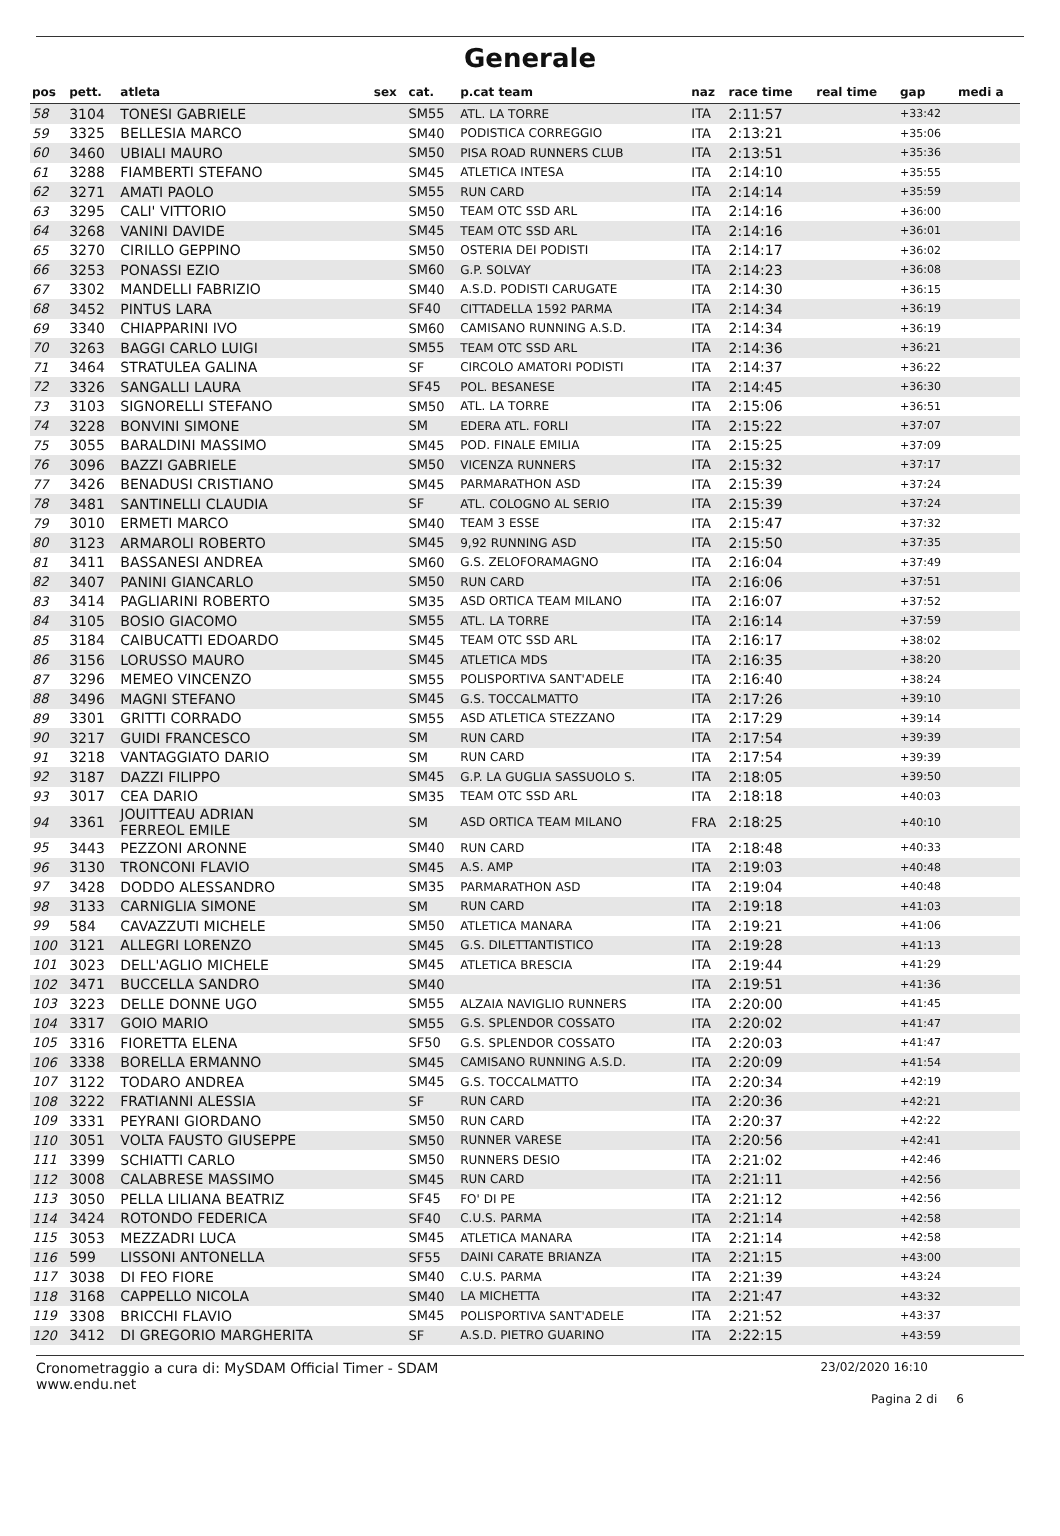Generale
| pos | pett. | atleta | sex | cat. | p.cat team | naz | race time | real time | gap | medi a |
| --- | --- | --- | --- | --- | --- | --- | --- | --- | --- | --- |
| 58 | 3104 | TONESI GABRIELE | | SM55 | ATL. LA TORRE | ITA | 2:11:57 | | +33:42 | |
| 59 | 3325 | BELLESIA MARCO | | SM40 | PODISTICA CORREGGIO | ITA | 2:13:21 | | +35:06 | |
| 60 | 3460 | UBIALI MAURO | | SM50 | PISA ROAD RUNNERS CLUB | ITA | 2:13:51 | | +35:36 | |
| 61 | 3288 | FIAMBERTI STEFANO | | SM45 | ATLETICA INTESA | ITA | 2:14:10 | | +35:55 | |
| 62 | 3271 | AMATI PAOLO | | SM55 | RUN CARD | ITA | 2:14:14 | | +35:59 | |
| 63 | 3295 | CALI' VITTORIO | | SM50 | TEAM OTC SSD ARL | ITA | 2:14:16 | | +36:00 | |
| 64 | 3268 | VANINI DAVIDE | | SM45 | TEAM OTC SSD ARL | ITA | 2:14:16 | | +36:01 | |
| 65 | 3270 | CIRILLO GEPPINO | | SM50 | OSTERIA DEI PODISTI | ITA | 2:14:17 | | +36:02 | |
| 66 | 3253 | PONASSI EZIO | | SM60 | G.P. SOLVAY | ITA | 2:14:23 | | +36:08 | |
| 67 | 3302 | MANDELLI FABRIZIO | | SM40 | A.S.D. PODISTI CARUGATE | ITA | 2:14:30 | | +36:15 | |
| 68 | 3452 | PINTUS LARA | | SF40 | CITTADELLA 1592 PARMA | ITA | 2:14:34 | | +36:19 | |
| 69 | 3340 | CHIAPPARINI IVO | | SM60 | CAMISANO RUNNING A.S.D. | ITA | 2:14:34 | | +36:19 | |
| 70 | 3263 | BAGGI CARLO LUIGI | | SM55 | TEAM OTC SSD ARL | ITA | 2:14:36 | | +36:21 | |
| 71 | 3464 | STRATULEA GALINA | | SF | CIRCOLO AMATORI PODISTI | ITA | 2:14:37 | | +36:22 | |
| 72 | 3326 | SANGALLI LAURA | | SF45 | POL. BESANESE | ITA | 2:14:45 | | +36:30 | |
| 73 | 3103 | SIGNORELLI STEFANO | | SM50 | ATL. LA TORRE | ITA | 2:15:06 | | +36:51 | |
| 74 | 3228 | BONVINI SIMONE | | SM | EDERA ATL. FORLI | ITA | 2:15:22 | | +37:07 | |
| 75 | 3055 | BARALDINI MASSIMO | | SM45 | POD. FINALE EMILIA | ITA | 2:15:25 | | +37:09 | |
| 76 | 3096 | BAZZI GABRIELE | | SM50 | VICENZA RUNNERS | ITA | 2:15:32 | | +37:17 | |
| 77 | 3426 | BENADUSI CRISTIANO | | SM45 | PARMARATHON ASD | ITA | 2:15:39 | | +37:24 | |
| 78 | 3481 | SANTINELLI CLAUDIA | | SF | ATL. COLOGNO AL SERIO | ITA | 2:15:39 | | +37:24 | |
| 79 | 3010 | ERMETI MARCO | | SM40 | TEAM 3 ESSE | ITA | 2:15:47 | | +37:32 | |
| 80 | 3123 | ARMAROLI ROBERTO | | SM45 | 9,92 RUNNING ASD | ITA | 2:15:50 | | +37:35 | |
| 81 | 3411 | BASSANESI ANDREA | | SM60 | G.S. ZELOFORAMAGNO | ITA | 2:16:04 | | +37:49 | |
| 82 | 3407 | PANINI GIANCARLO | | SM50 | RUN CARD | ITA | 2:16:06 | | +37:51 | |
| 83 | 3414 | PAGLIARINI ROBERTO | | SM35 | ASD ORTICA TEAM MILANO | ITA | 2:16:07 | | +37:52 | |
| 84 | 3105 | BOSIO GIACOMO | | SM55 | ATL. LA TORRE | ITA | 2:16:14 | | +37:59 | |
| 85 | 3184 | CAIBUCATTI EDOARDO | | SM45 | TEAM OTC SSD ARL | ITA | 2:16:17 | | +38:02 | |
| 86 | 3156 | LORUSSO MAURO | | SM45 | ATLETICA MDS | ITA | 2:16:35 | | +38:20 | |
| 87 | 3296 | MEMEO VINCENZO | | SM55 | POLISPORTIVA SANT'ADELE | ITA | 2:16:40 | | +38:24 | |
| 88 | 3496 | MAGNI STEFANO | | SM45 | G.S. TOCCALMATTO | ITA | 2:17:26 | | +39:10 | |
| 89 | 3301 | GRITTI CORRADO | | SM55 | ASD ATLETICA STEZZANO | ITA | 2:17:29 | | +39:14 | |
| 90 | 3217 | GUIDI FRANCESCO | | SM | RUN CARD | ITA | 2:17:54 | | +39:39 | |
| 91 | 3218 | VANTAGGIATO DARIO | | SM | RUN CARD | ITA | 2:17:54 | | +39:39 | |
| 92 | 3187 | DAZZI FILIPPO | | SM45 | G.P. LA GUGLIA SASSUOLO S. | ITA | 2:18:05 | | +39:50 | |
| 93 | 3017 | CEA DARIO | | SM35 | TEAM OTC SSD ARL | ITA | 2:18:18 | | +40:03 | |
| 94 | 3361 | JOUITTEAU ADRIAN FERREOL EMILE | | SM | ASD ORTICA TEAM MILANO | FRA | 2:18:25 | | +40:10 | |
| 95 | 3443 | PEZZONI ARONNE | | SM40 | RUN CARD | ITA | 2:18:48 | | +40:33 | |
| 96 | 3130 | TRONCONI FLAVIO | | SM45 | A.S. AMP | ITA | 2:19:03 | | +40:48 | |
| 97 | 3428 | DODDO ALESSANDRO | | SM35 | PARMARATHON ASD | ITA | 2:19:04 | | +40:48 | |
| 98 | 3133 | CARNIGLIA SIMONE | | SM | RUN CARD | ITA | 2:19:18 | | +41:03 | |
| 99 | 584 | CAVAZZUTI MICHELE | | SM50 | ATLETICA MANARA | ITA | 2:19:21 | | +41:06 | |
| 100 | 3121 | ALLEGRI LORENZO | | SM45 | G.S. DILETTANTISTICO | ITA | 2:19:28 | | +41:13 | |
| 101 | 3023 | DELL'AGLIO MICHELE | | SM45 | ATLETICA BRESCIA | ITA | 2:19:44 | | +41:29 | |
| 102 | 3471 | BUCCELLA SANDRO | | SM40 | | ITA | 2:19:51 | | +41:36 | |
| 103 | 3223 | DELLE DONNE UGO | | SM55 | ALZAIA NAVIGLIO RUNNERS | ITA | 2:20:00 | | +41:45 | |
| 104 | 3317 | GOIO MARIO | | SM55 | G.S. SPLENDOR COSSATO | ITA | 2:20:02 | | +41:47 | |
| 105 | 3316 | FIORETTA ELENA | | SF50 | G.S. SPLENDOR COSSATO | ITA | 2:20:03 | | +41:47 | |
| 106 | 3338 | BORELLA ERMANNO | | SM45 | CAMISANO RUNNING A.S.D. | ITA | 2:20:09 | | +41:54 | |
| 107 | 3122 | TODARO ANDREA | | SM45 | G.S. TOCCALMATTO | ITA | 2:20:34 | | +42:19 | |
| 108 | 3222 | FRATIANNI ALESSIA | | SF | RUN CARD | ITA | 2:20:36 | | +42:21 | |
| 109 | 3331 | PEYRANI GIORDANO | | SM50 | RUN CARD | ITA | 2:20:37 | | +42:22 | |
| 110 | 3051 | VOLTA FAUSTO GIUSEPPE | | SM50 | RUNNER VARESE | ITA | 2:20:56 | | +42:41 | |
| 111 | 3399 | SCHIATTI CARLO | | SM50 | RUNNERS DESIO | ITA | 2:21:02 | | +42:46 | |
| 112 | 3008 | CALABRESE MASSIMO | | SM45 | RUN CARD | ITA | 2:21:11 | | +42:56 | |
| 113 | 3050 | PELLA LILIANA BEATRIZ | | SF45 | FO' DI PE | ITA | 2:21:12 | | +42:56 | |
| 114 | 3424 | ROTONDO FEDERICA | | SF40 | C.U.S. PARMA | ITA | 2:21:14 | | +42:58 | |
| 115 | 3053 | MEZZADRI LUCA | | SM45 | ATLETICA MANARA | ITA | 2:21:14 | | +42:58 | |
| 116 | 599 | LISSONI ANTONELLA | | SF55 | DAINI CARATE BRIANZA | ITA | 2:21:15 | | +43:00 | |
| 117 | 3038 | DI FEO FIORE | | SM40 | C.U.S. PARMA | ITA | 2:21:39 | | +43:24 | |
| 118 | 3168 | CAPPELLO NICOLA | | SM40 | LA MICHETTA | ITA | 2:21:47 | | +43:32 | |
| 119 | 3308 | BRICCHI FLAVIO | | SM45 | POLISPORTIVA SANT'ADELE | ITA | 2:21:52 | | +43:37 | |
| 120 | 3412 | DI GREGORIO MARGHERITA | | SF | A.S.D. PIETRO GUARINO | ITA | 2:22:15 | | +43:59 | |
Cronometraggio a cura di: MySDAM Official Timer - SDAM
www.endu.net
23/02/2020 16:10
Pagina 2 di 6